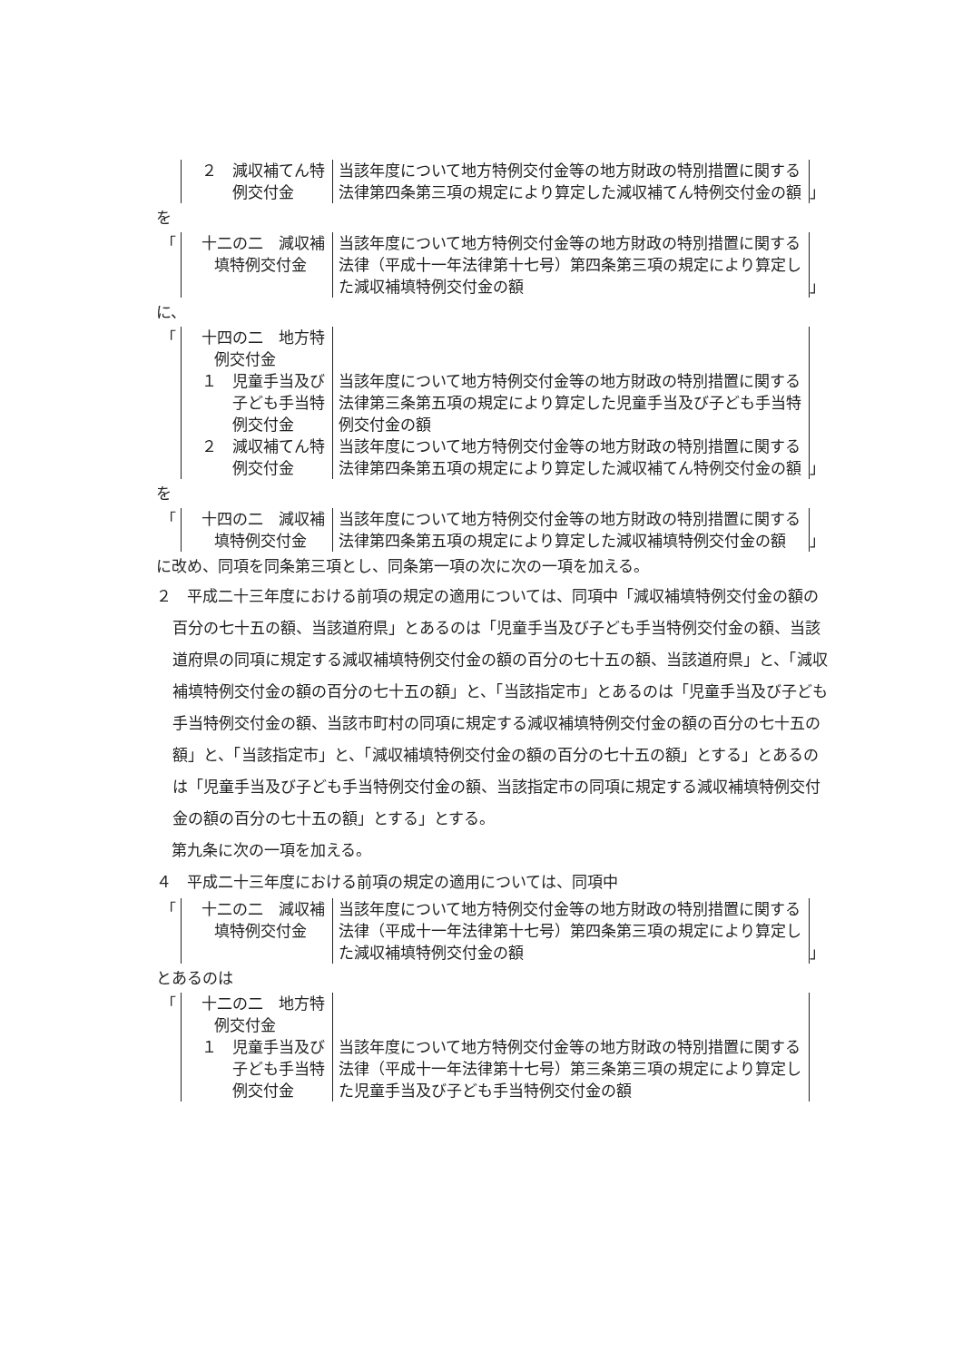| ２ 減収補てん特例交付金 | 当該年度について地方特例交付金等の地方財政の特別措置に関する法律第四条第三項の規定により算定した減収補てん特例交付金の額 |
」
を
「
| 十二の二 減収補填特例交付金 | 当該年度について地方特例交付金等の地方財政の特別措置に関する法律（平成十一年法律第十七号）第四条第三項の規定により算定した減収補填特例交付金の額 |
」
に、
「
| 十四の二 地方特例交付金 | |
| １ 児童手当及び子ども手当特例交付金 | 当該年度について地方特例交付金等の地方財政の特別措置に関する法律第三条第五項の規定により算定した児童手当及び子ども手当特例交付金の額 |
| ２ 減収補てん特例交付金 | 当該年度について地方特例交付金等の地方財政の特別措置に関する法律第四条第五項の規定により算定した減収補てん特例交付金の額 |
」
を
「
| 十四の二 減収補填特例交付金 | 当該年度について地方特例交付金等の地方財政の特別措置に関する法律第四条第五項の規定により算定した減収補填特例交付金の額 |
」
に改め、同項を同条第三項とし、同条第一項の次に次の一項を加える。
２　平成二十三年度における前項の規定の適用については、同項中「減収補填特例交付金の額の百分の七十五の額、当該道府県」とあるのは「児童手当及び子ども手当特例交付金の額、当該道府県の同項に規定する減収補填特例交付金の額の百分の七十五の額、当該道府県」と、「減収補填特例交付金の額の百分の七十五の額」と、「当該指定市」とあるのは「児童手当及び子ども手当特例交付金の額、当該市町村の同項に規定する減収補填特例交付金の額の百分の七十五の額」と、「当該指定市」と、「減収補填特例交付金の額の百分の七十五の額」とする」とあるのは「児童手当及び子ども手当特例交付金の額、当該指定市の同項に規定する減収補填特例交付金の額の百分の七十五の額」とする」とする。
　第九条に次の一項を加える。
４　平成二十三年度における前項の規定の適用については、同項中
「
| 十二の二 減収補填特例交付金 | 当該年度について地方特例交付金等の地方財政の特別措置に関する法律（平成十一年法律第十七号）第四条第三項の規定により算定した減収補填特例交付金の額 |
」
とあるのは
「
| 十二の二 地方特例交付金 | |
| １ 児童手当及び子ども手当特例交付金 | 当該年度について地方特例交付金等の地方財政の特別措置に関する法律（平成十一年法律第十七号）第三条第三項の規定により算定した児童手当及び子ども手当特例交付金の額 |